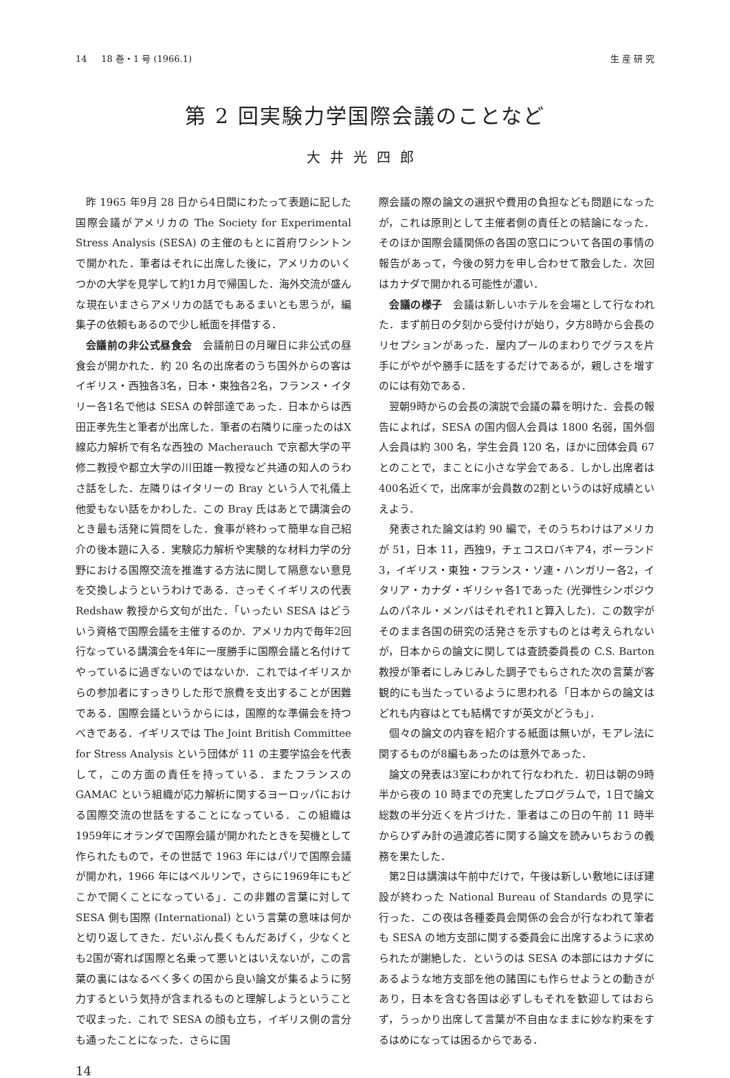14 18 巻・1 号 (1966.1) 生 産 研 究
第 2 回実験力学国際会議のことなど
大井光四郎
昨 1965 年9月 28 日から4日間にわたって表題に記した国際会議がアメリカの The Society for Experimental Stress Analysis (SESA) の主催のもとに首府ワシントンで開かれた．筆者はそれに出席した後に，アメリカのいくつかの大学を見学して約1カ月で帰国した．海外交流が盛んな現在いまさらアメリカの話でもあるまいとも思うが，編集子の依頼もあるので少し紙面を拝借する．
会議前の非公式昼食会　会議前日の月曜日に非公式の昼食会が開かれた．約 20 名の出席者のうち国外からの客はイギリス・西独各3名，日本・東独各2名，フランス・イタリー各1名で他は SESA の幹部達であった．日本からは西田正孝先生と筆者が出席した．筆者の右隣りに座ったのはX線応力解析で有名な西独の Macherauch で京都大学の平修二教授や都立大学の川田雄一教授など共通の知人のうわさ話をした．左隣りはイタリーの Bray という人で礼儀上他愛もない話をかわした．この Bray 氏はあとで講演会のとき最も活発に質問をした．食事が終わって簡単な自己紹介の後本題に入る．実験応力解析や実験的な材料力学の分野における国際交流を推進する方法に関して隔意ない意見を交換しようというわけである．さっそくイギリスの代表 Redshaw 教授から文句が出た．「いったい SESA はどういう資格で国際会議を主催するのか．アメリカ内で毎年2回行なっている講演会を4年に一度勝手に国際会議と名付けてやっているに過ぎないのではないか．これではイギリスからの参加者にすっきりした形で旅費を支出することが困難である．国際会議というからには，国際的な準備会を持つべきである．イギリスでは The Joint British Committee for Stress Analysis という団体が 11 の主要学協会を代表して，この方面の責任を持っている．またフランスの GAMAC という組織が応力解析に関するヨーロッパにおける国際交流の世話をすることになっている．この組織は1959年にオランダで国際会議が開かれたときを契機として作られたもので，その世話で 1963 年にはパリで国際会議が開かれ，1966 年にはベルリンで，さらに1969年にもどこかで開くことになっている」．この非難の言葉に対して SESA 側も国際 (International) という言葉の意味は何かと切り返してきた．だいぶん長くもんだあげく，少なくとも2国が寄れば国際と名乗って悪いとはいえないが，この言葉の裏にはなるべく多くの国から良い論文が集るように努力するという気持が含まれるものと理解しようということで収まった．これで SESA の顔も立ち，イギリス側の言分も通ったことになった．さらに国
際会議の際の論文の選択や費用の負担なども問題になったが，これは原則として主催者側の責任との結論になった．そのほか国際会議関係の各国の窓口について各国の事情の報告があって，今後の努力を申し合わせて散会した．次回はカナダで開かれる可能性が濃い．
会議の様子　会議は新しいホテルを会場として行なわれた．まず前日の夕刻から受付けが始り，夕方8時から会長のリセプションがあった．屋内プールのまわりでグラスを片手にがやがや勝手に話をするだけであるが，親しさを増すのには有効である．
翌朝9時からの会長の演説で会議の幕を明けた．会長の報告によれば，SESA の国内個人会員は 1800 名弱，国外個人会員は約 300 名，学生会員 120 名，ほかに団体会員 67 とのことで，まことに小さな学会である．しかし出席者は400名近くで，出席率が会員数の2割というのは好成績といえよう．
発表された論文は約 90 編で，そのうちわけはアメリカが 51，日本 11，西独9，チェコスロバキア4，ポーランド3，イギリス・東独・フランス・ソ連・ハンガリー各2，イタリア・カナダ・ギリシャ各1であった (光弾性シンポジウムのパネル・メンバはそれぞれ1と算入した)．この数字がそのまま各国の研究の活発さを示すものとは考えられないが，日本からの論文に関しては査読委員長の C.S. Barton 教授が筆者にしみじみした調子でもらされた次の言葉が客観的にも当たっているように思われる「日本からの論文はどれも内容はとても結構ですが英文がどうも」．
個々の論文の内容を紹介する紙面は無いが，モアレ法に関するものが8編もあったのは意外であった．
論文の発表は3室にわかれて行なわれた．初日は朝の9時半から夜の 10 時までの充実したプログラムで，1日で論文総数の半分近くを片づけた．筆者はこの日の午前 11 時半からひずみ計の過渡応答に関する論文を読みいちおうの義務を果たした．
第2日は講演は午前中だけで，午後は新しい敷地にほぼ建設が終わった National Bureau of Standards の見学に行った．この夜は各種委員会関係の会合が行なわれて筆者も SESA の地方支部に関する委員会に出席するように求められたが謝絶した．というのは SESA の本部にはカナダにあるような地方支部を他の諸国にも作らせようとの動きがあり，日本を含む各国は必ずしもそれを歓迎してはおらず，うっかり出席して言葉が不自由なままに妙な約束をするはめになっては困るからである．
14